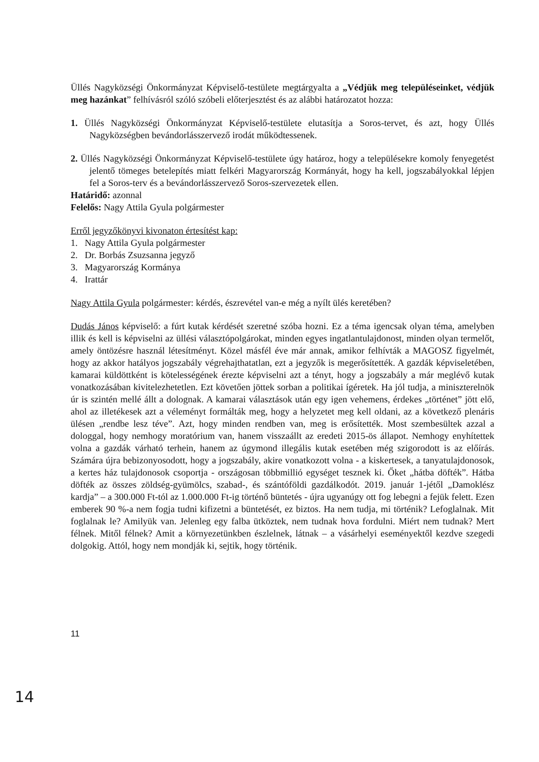Üllés Nagyközségi Önkormányzat Képviselő-testülete megtárgyalta a „Védjük meg településeinket, védjük meg hazánkat” felhívásról szóló szóbeli előterjesztést és az alábbi határozatot hozza:
1. Üllés Nagyközségi Önkormányzat Képviselő-testülete elutasítja a Soros-tervet, és azt, hogy Üllés Nagyközségben bevándorlásszervező irodát működtessenek.
2. Üllés Nagyközségi Önkormányzat Képviselő-testülete úgy határoz, hogy a településekre komoly fenyegetést jelentő tömeges betelepítés miatt felkéri Magyarország Kormányát, hogy ha kell, jogszabályokkal lépjen fel a Soros-terv és a bevándorlásszervező Soros-szervezetek ellen.
Határidő: azonnal
Felelős: Nagy Attila Gyula polgármester
Erről jegyzőkönyvi kivonaton értesítést kap:
1. Nagy Attila Gyula polgármester
2. Dr. Borbás Zsuzsanna jegyző
3. Magyarország Kormánya
4. Irattár
Nagy Attila Gyula polgármester: kérdés, észrevétel van-e még a nyílt ülés keretében?
Dudás János képviselő: a fúrt kutak kérdését szeretné szóba hozni. Ez a téma igencsak olyan téma, amelyben illik és kell is képviselni az üllési választópolgárokat, minden egyes ingatlantulajdonost, minden olyan termelőt, amely öntözésre használ létesítményt. Közel másfél éve már annak, amikor felhívták a MAGOSZ figyelmét, hogy az akkor hatályos jogszabály végrehajthatatlan, ezt a jegyzők is megerősítették. A gazdák képviseletében, kamarai küldöttként is kötelességének érezte képviselni azt a tényt, hogy a jogszabály a már meglévő kutak vonatkozásában kivitelezhetetlen. Ezt követően jöttek sorban a politikai ígéretek. Ha jól tudja, a miniszterelnök úr is szintén mellé állt a dolognak. A kamarai választások után egy igen vehemens, érdekes „történet” jött elő, ahol az illetékesek azt a véleményt formálták meg, hogy a helyzetet meg kell oldani, az a következő plenáris ülésen „rendbe lesz téve”. Azt, hogy minden rendben van, meg is erősítették. Most szembesültek azzal a dologgal, hogy nemhogy moratórium van, hanem visszaállt az eredeti 2015-ös állapot. Nemhogy enyhítettek volna a gazdák várható terhein, hanem az úgymond illegális kutak esetében még szigorodott is az előírás. Számára újra bebizonyosodott, hogy a jogszabály, akire vonatkozott volna - a kiskertesek, a tanyatulajdonosok, a kertes ház tulajdonosok csoportja - országosan többmillió egységet tesznek ki. Őket „hátba döfték”. Hátba döfték az összes zöldség-gyümölcs, szabad-, és szántóföldi gazdálkodót. 2019. január 1-jétől „Damoklész kardja” – a 300.000 Ft-tól az 1.000.000 Ft-ig történő büntetés - újra ugyanúgy ott fog lebegni a fejük felett. Ezen emberek 90 %-a nem fogja tudni kifizetni a büntetését, ez biztos. Ha nem tudja, mi történik? Lefoglalnak. Mit foglalnak le? Amilyük van. Jelenleg egy falba ütköztek, nem tudnak hova fordulni. Miért nem tudnak? Mert félnek. Mitől félnek? Amit a környezetünkben észlelnek, látnak – a vásárhelyi eseményektől kezdve szegedi dolgokig. Attól, hogy nem mondják ki, sejtik, hogy történik.
11
14